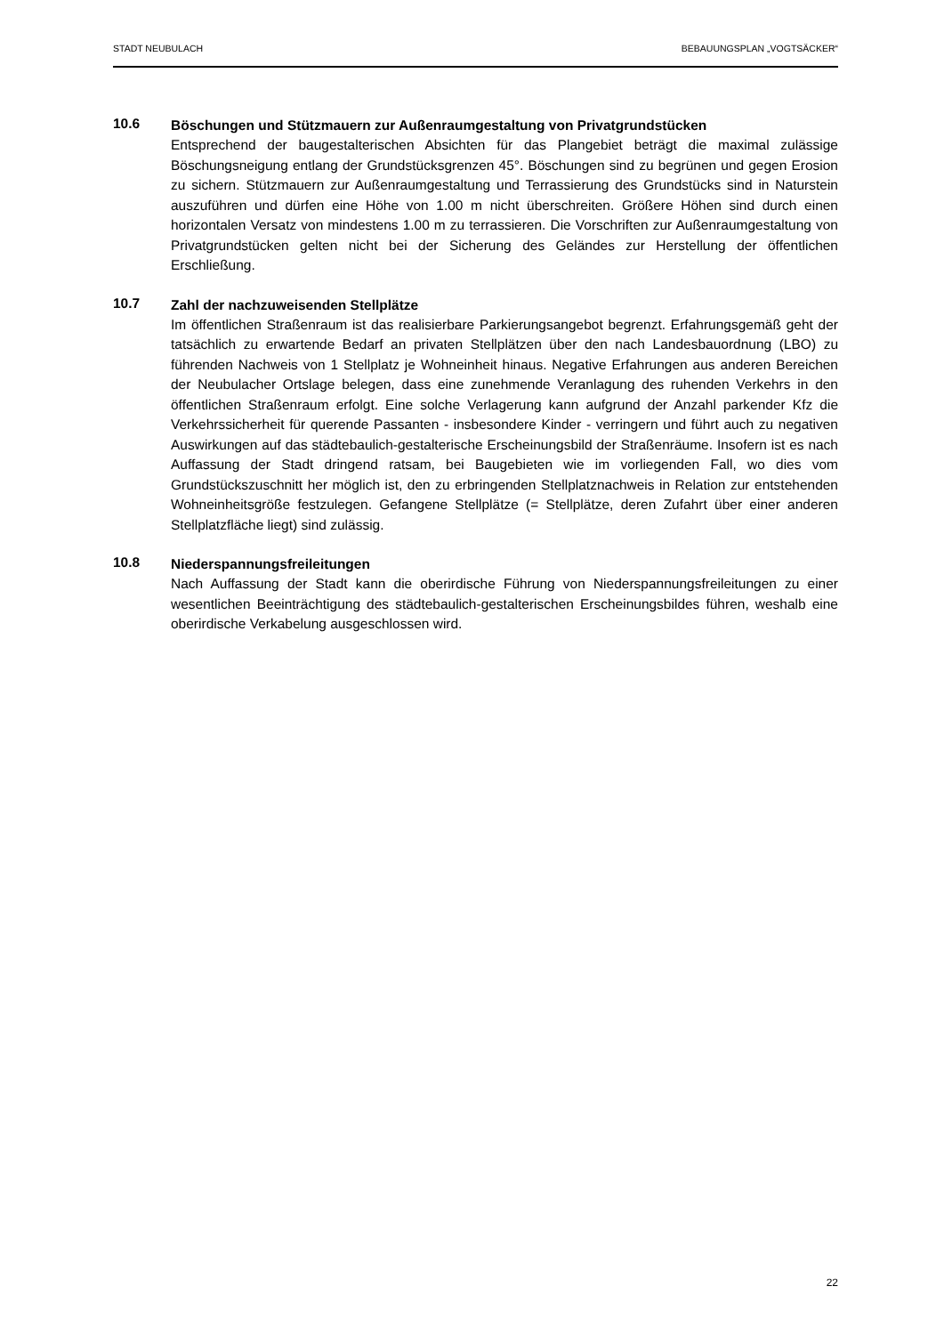STADT NEUBULACH BEBAUUNGSPLAN „VOGTSÄCKER“
10.6
Böschungen und Stützmauern zur Außenraumgestaltung von Privatgrundstücken
Entsprechend der baugestalterischen Absichten für das Plangebiet beträgt die maximal zulässige Böschungsneigung entlang der Grundstücksgrenzen 45°. Böschungen sind zu begrünen und gegen Erosion zu sichern. Stützmauern zur Außenraumgestaltung und Terrassierung des Grundstücks sind in Naturstein auszuführen und dürfen eine Höhe von 1.00 m nicht überschreiten. Größere Höhen sind durch einen horizontalen Versatz von mindestens 1.00 m zu terrassieren. Die Vorschriften zur Außenraumgestaltung von Privatgrundstücken gelten nicht bei der Sicherung des Geländes zur Herstellung der öffentlichen Erschließung.
10.7
Zahl der nachzuweisenden Stellplätze
Im öffentlichen Straßenraum ist das realisierbare Parkierungsangebot begrenzt. Erfahrungsgemäß geht der tatsächlich zu erwartende Bedarf an privaten Stellplätzen über den nach Landesbauordnung (LBO) zu führenden Nachweis von 1 Stellplatz je Wohneinheit hinaus. Negative Erfahrungen aus anderen Bereichen der Neubulacher Ortslage belegen, dass eine zunehmende Veranlagung des ruhenden Verkehrs in den öffentlichen Straßenraum erfolgt. Eine solche Verlagerung kann aufgrund der Anzahl parkender Kfz die Verkehrssicherheit für querende Passanten - insbesondere Kinder - verringern und führt auch zu negativen Auswirkungen auf das städtebaulich-gestalterische Erscheinungsbild der Straßenräume. Insofern ist es nach Auffassung der Stadt dringend ratsam, bei Baugebieten wie im vorliegenden Fall, wo dies vom Grundstückszuschnitt her möglich ist, den zu erbringenden Stellplatznachweis in Relation zur entstehenden Wohneinheitsgröße festzulegen. Gefangene Stellplätze (= Stellplätze, deren Zufahrt über einer anderen Stellplatzfläche liegt) sind zulässig.
10.8
Niederspannungsfreileitungen
Nach Auffassung der Stadt kann die oberirdische Führung von Niederspannungsfreileitungen zu einer wesentlichen Beeinträchtigung des städtebaulich-gestalterischen Erscheinungsbildes führen, weshalb eine oberirdische Verkabelung ausgeschlossen wird.
22